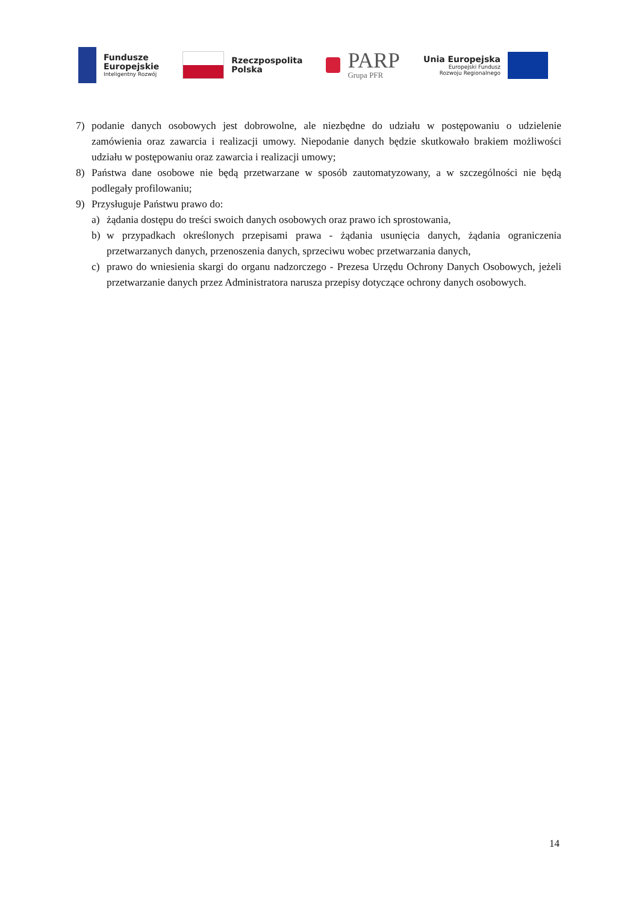Fundusze
Europejskie
Inteligentny Rozwój
Rzeczpospolita
Polska
PARP
Grupa PFR
Unia Europejska
Europejski Fundusz
Rozwoju Regionalnego
7) podanie danych osobowych jest dobrowolne, ale niezbędne do udziału w postępowaniu o udzielenie zamówienia oraz zawarcia i realizacji umowy. Niepodanie danych będzie skutkowało brakiem możliwości udziału w postępowaniu oraz zawarcia i realizacji umowy;
8) Państwa dane osobowe nie będą przetwarzane w sposób zautomatyzowany, a w szczególności nie będą podlegały profilowaniu;
9) Przysługuje Państwu prawo do:
a) żądania dostępu do treści swoich danych osobowych oraz prawo ich sprostowania,
b) w przypadkach określonych przepisami prawa - żądania usunięcia danych, żądania ograniczenia przetwarzanych danych, przenoszenia danych, sprzeciwu wobec przetwarzania danych,
c) prawo do wniesienia skargi do organu nadzorczego - Prezesa Urzędu Ochrony Danych Osobowych, jeżeli przetwarzanie danych przez Administratora narusza przepisy dotyczące ochrony danych osobowych.
14